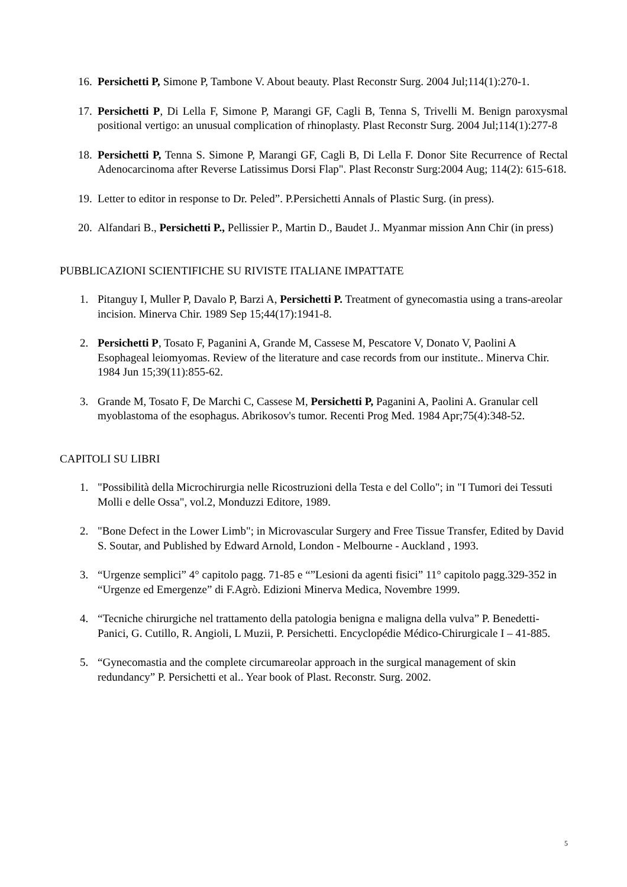16. Persichetti P, Simone P, Tambone V. About beauty. Plast Reconstr Surg. 2004 Jul;114(1):270-1.
17. Persichetti P, Di Lella F, Simone P, Marangi GF, Cagli B, Tenna S, Trivelli M. Benign paroxysmal positional vertigo: an unusual complication of rhinoplasty. Plast Reconstr Surg. 2004 Jul;114(1):277-8
18. Persichetti P, Tenna S. Simone P, Marangi GF, Cagli B, Di Lella F. Donor Site Recurrence of Rectal Adenocarcinoma after Reverse Latissimus Dorsi Flap". Plast Reconstr Surg:2004 Aug; 114(2): 615-618.
19. Letter to editor in response to Dr. Peled”. P.Persichetti Annals of Plastic Surg. (in press).
20. Alfandari B., Persichetti P., Pellissier P., Martin D., Baudet J.. Myanmar mission Ann Chir (in press)
PUBBLICAZIONI SCIENTIFICHE SU RIVISTE ITALIANE IMPATTATE
1. Pitanguy I, Muller P, Davalo P, Barzi A, Persichetti P. Treatment of gynecomastia using a trans-areolar incision. Minerva Chir. 1989 Sep 15;44(17):1941-8.
2. Persichetti P, Tosato F, Paganini A, Grande M, Cassese M, Pescatore V, Donato V, Paolini A Esophageal leiomyomas. Review of the literature and case records from our institute.. Minerva Chir. 1984 Jun 15;39(11):855-62.
3. Grande M, Tosato F, De Marchi C, Cassese M, Persichetti P, Paganini A, Paolini A. Granular cell myoblastoma of the esophagus. Abrikosov's tumor. Recenti Prog Med. 1984 Apr;75(4):348-52.
CAPITOLI SU LIBRI
1. "Possibilità della Microchirurgia nelle Ricostruzioni della Testa e del Collo"; in "I Tumori dei Tessuti Molli e delle Ossa", vol.2, Monduzzi Editore, 1989.
2. "Bone Defect in the Lower Limb"; in Microvascular Surgery and Free Tissue Transfer, Edited by David S. Soutar, and Published by Edward Arnold, London - Melbourne - Auckland , 1993.
3. “Urgenze semplici” 4° capitolo pagg. 71-85 e “”Lesioni da agenti fisici” 11° capitolo pagg.329-352 in “Urgenze ed Emergenze” di F.Agrò. Edizioni Minerva Medica, Novembre 1999.
4. “Tecniche chirurgiche nel trattamento della patologia benigna e maligna della vulva” P. Benedetti-Panici, G. Cutillo, R. Angioli, L Muzii, P. Persichetti. Encyclopédie Médico-Chirurgicale I – 41-885.
5. “Gynecomastia and the complete circumareolar approach in the surgical management of skin redundancy” P. Persichetti et al.. Year book of Plast. Reconstr. Surg. 2002.
5